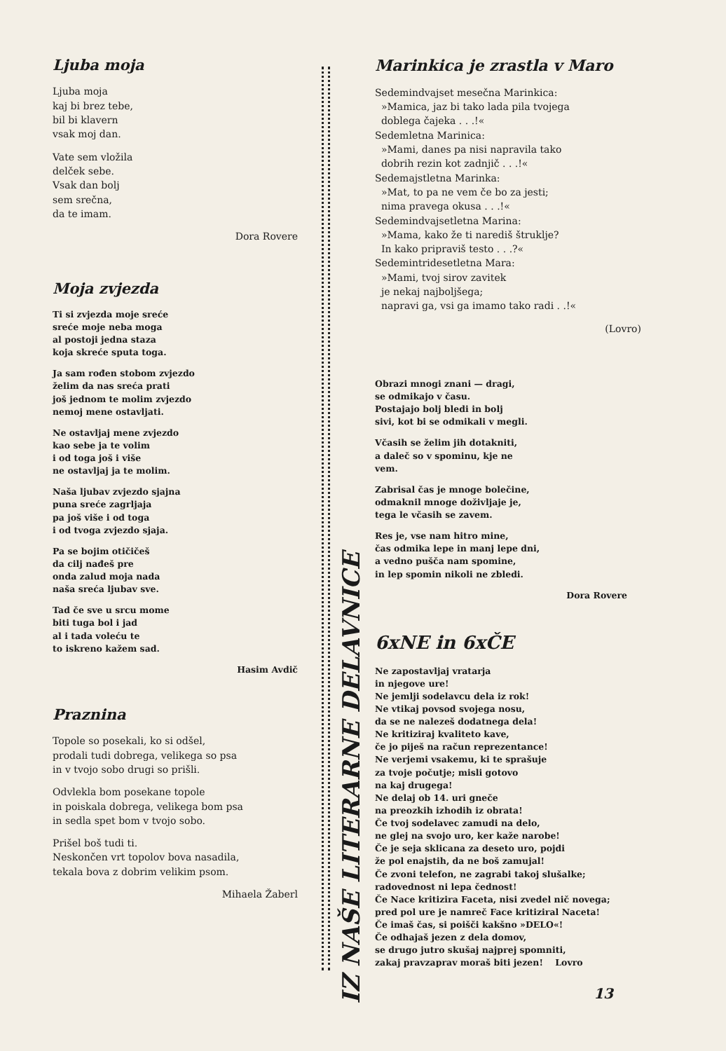Ljuba moja
Ljuba moja
kaj bi brez tebe,
bil bi klavern
vsak moj dan.
Vate sem vložila
delček sebe.
Vsak dan bolj
sem srečna,
da te imam.
Dora Rovere
Moja zvjezda
Ti si zvjezda moje sreće
sreće moje neba moga
al postoji jedna staza
koja skreće sputa toga.
Ja sam rođen stobom zvjezdo
želim da nas sreća prati
još jednom te molim zvjezdo
nemoj mene ostavljati.
Ne ostavljaj mene zvjezdo
kao sebe ja te volim
i od toga još i više
ne ostavljaj ja te molim.
Naša ljubav zvjezdo sjajna
puna sreće zagrljaja
pa još više i od toga
i od tvoga zvjezdo sjaja.
Pa se bojim otičičeš
da cilj nađeš pre
onda zalud moja nada
naša sreća ljubav sve.
Tad če sve u srcu mome
biti tuga bol i jad
al i tada voleću te
to iskreno kažem sad.
Hasim Avdič
Praznina
Topole so posekali, ko si odšel,
prodali tudi dobrega, velikega so psa
in v tvojo sobo drugi so prišli.
Odvlekla bom posekane topole
in poiskala dobrega, velikega bom psa
in sedla spet bom v tvojo sobo.
Prišel boš tudi ti.
Neskončen vrt topolov bova nasadila,
tekala bova z dobrim velikim psom.
Mihaela Žaberl
IZ NAŠE LITERARNE DELAVNICE
Marinkica je zrastla v Maro
Sedemindvajset mesečna Marinkica:
»Mamica, jaz bi tako lada pila tvojega
doblega čajeka . . .!«
Sedemletna Marinica:
»Mami, danes pa nisi napravila tako
dobrih rezin kot zadnjič . . .!«
Sedemajstletna Marinka:
»Mat, to pa ne vem če bo za jesti;
nima pravega okusa . . .!«
Sedemindvajsetletna Marina:
»Mama, kako že ti narediš štruklje?
In kako pripraviš testo . . .?«
Sedemintridesetletna Mara:
»Mami, tvoj sirov zavitek
je nekaj najboljšega;
napravi ga, vsi ga imamo tako radi . .!«
(Lovro)
Obrazi mnogi znani — dragi,
se odmikajo v času.
Postajajo bolj bledi in bolj
sivi, kot bi se odmikali v megli.
Včasih se želim jih dotakniti,
a daleč so v spominu, kje ne
vem.
Zabrisal čas je mnoge bolečine,
odmaknil mnoge doživljaje je,
tega le včasih se zavem.
Res je, vse nam hitro mine,
čas odmika lepe in manj lepe dni,
a vedno pušča nam spomine,
in lep spomin nikoli ne zbledi.
Dora Rovere
6xNE in 6xČE
Ne zapostavljaj vratarja
in njegove ure!
Ne jemlji sodelavcu dela iz rok!
Ne vtikaj povsod svojega nosu,
da se ne nalezeš dodatnega dela!
Ne kritiziraj kvaliteto kave,
če jo piješ na račun reprezentance!
Ne verjemi vsakemu, ki te sprašuje
za tvoje počutje; misli gotovo
na kaj drugega!
Ne delaj ob 14. uri gneče
na preozkih izhodih iz obrata!
Če tvoj sodelavec zamudi na delo,
ne glej na svojo uro, ker kaže narobe!
Če je seja sklicana za deseto uro, pojdi
že pol enajstih, da ne boš zamujal!
Če zvoni telefon, ne zagrabi takoj slušalke;
radovednost ni lepa čednost!
Če Nace kritizira Faceta, nisi zvedel nič novega;
pred pol ure je namreč Face kritiziral Naceta!
Če imaš čas, si poišči kakšno »DELO«!
Če odhajaš jezen z dela domov,
se drugo jutro skušaj najprej spomniti,
zakaj pravzaprav moraš biti jezen! Lovro
13